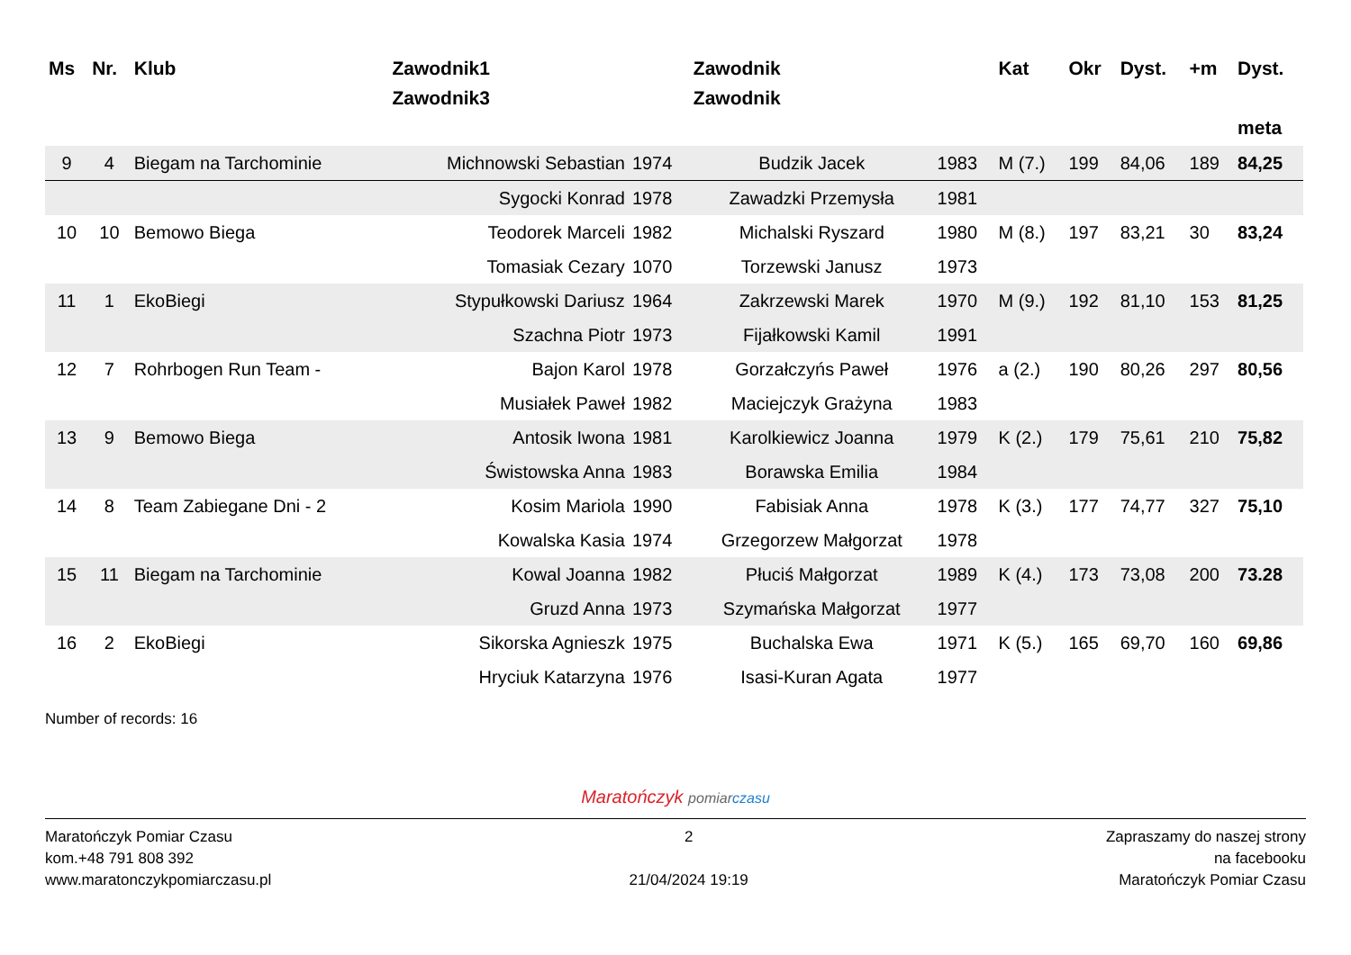| Ms | Nr. | Klub | Zawodnik1 Zawodnik3 | | Zawodnik Zawodnik | | Kat | Okr | Dyst. | +m | Dyst. meta |
| --- | --- | --- | --- | --- | --- | --- | --- | --- | --- | --- | --- |
| 9 | 4 | Biegam na Tarchominie | Michnowski Sebastian | 1974 | Budzik Jacek | 1983 | M (7.) | 199 | 84,06 | 189 | 84,25 |
| | | | Sygocki Konrad | 1978 | Zawadzki Przemysła | 1981 | | | | | |
| 10 | 10 | Bemowo Biega | Teodorek Marceli | 1982 | Michalski Ryszard | 1980 | M (8.) | 197 | 83,21 | 30 | 83,24 |
| | | | Tomasiak Cezary | 1070 | Torzewski Janusz | 1973 | | | | | |
| 11 | 1 | EkoBiegi | Stypułkowski Dariusz | 1964 | Zakrzewski Marek | 1970 | M (9.) | 192 | 81,10 | 153 | 81,25 |
| | | | Szachna Piotr | 1973 | Fijałkowski Kamil | 1991 | | | | | |
| 12 | 7 | Rohrbogen Run Team - | Bajon Karol | 1978 | Gorzałczyńs Paweł | 1976 | a (2.) | 190 | 80,26 | 297 | 80,56 |
| | | | Musiałek Paweł | 1982 | Maciejczyk Grażyna | 1983 | | | | | |
| 13 | 9 | Bemowo Biega | Antosik Iwona | 1981 | Karolkiewicz Joanna | 1979 | K (2.) | 179 | 75,61 | 210 | 75,82 |
| | | | Świstowska Anna | 1983 | Borawska Emilia | 1984 | | | | | |
| 14 | 8 | Team Zabiegane Dni - 2 | Kosim Mariola | 1990 | Fabisiak Anna | 1978 | K (3.) | 177 | 74,77 | 327 | 75,10 |
| | | | Kowalska Kasia | 1974 | Grzegorzew Małgorzat | 1978 | | | | | |
| 15 | 11 | Biegam na Tarchominie | Kowal Joanna | 1982 | Płuciś Małgorzat | 1989 | K (4.) | 173 | 73,08 | 200 | 73.28 |
| | | | Gruzd Anna | 1973 | Szymańska Małgorzat | 1977 | | | | | |
| 16 | 2 | EkoBiegi | Sikorska Agnieszk | 1975 | Buchalska Ewa | 1971 | K (5.) | 165 | 69,70 | 160 | 69,86 |
| | | | Hryciuk Katarzyna | 1976 | Isasi-Kuran Agata | 1977 | | | | | |
Number of records: 16
Maratończyk pomiar czasu
Maratończyk Pomiar Czasu
kom.+48 791 808 392
www.maratonczykpomiarczasu.pl
2
21/04/2024 19:19
Zapraszamy do naszej strony
na facebooku
Maratończyk Pomiar Czasu